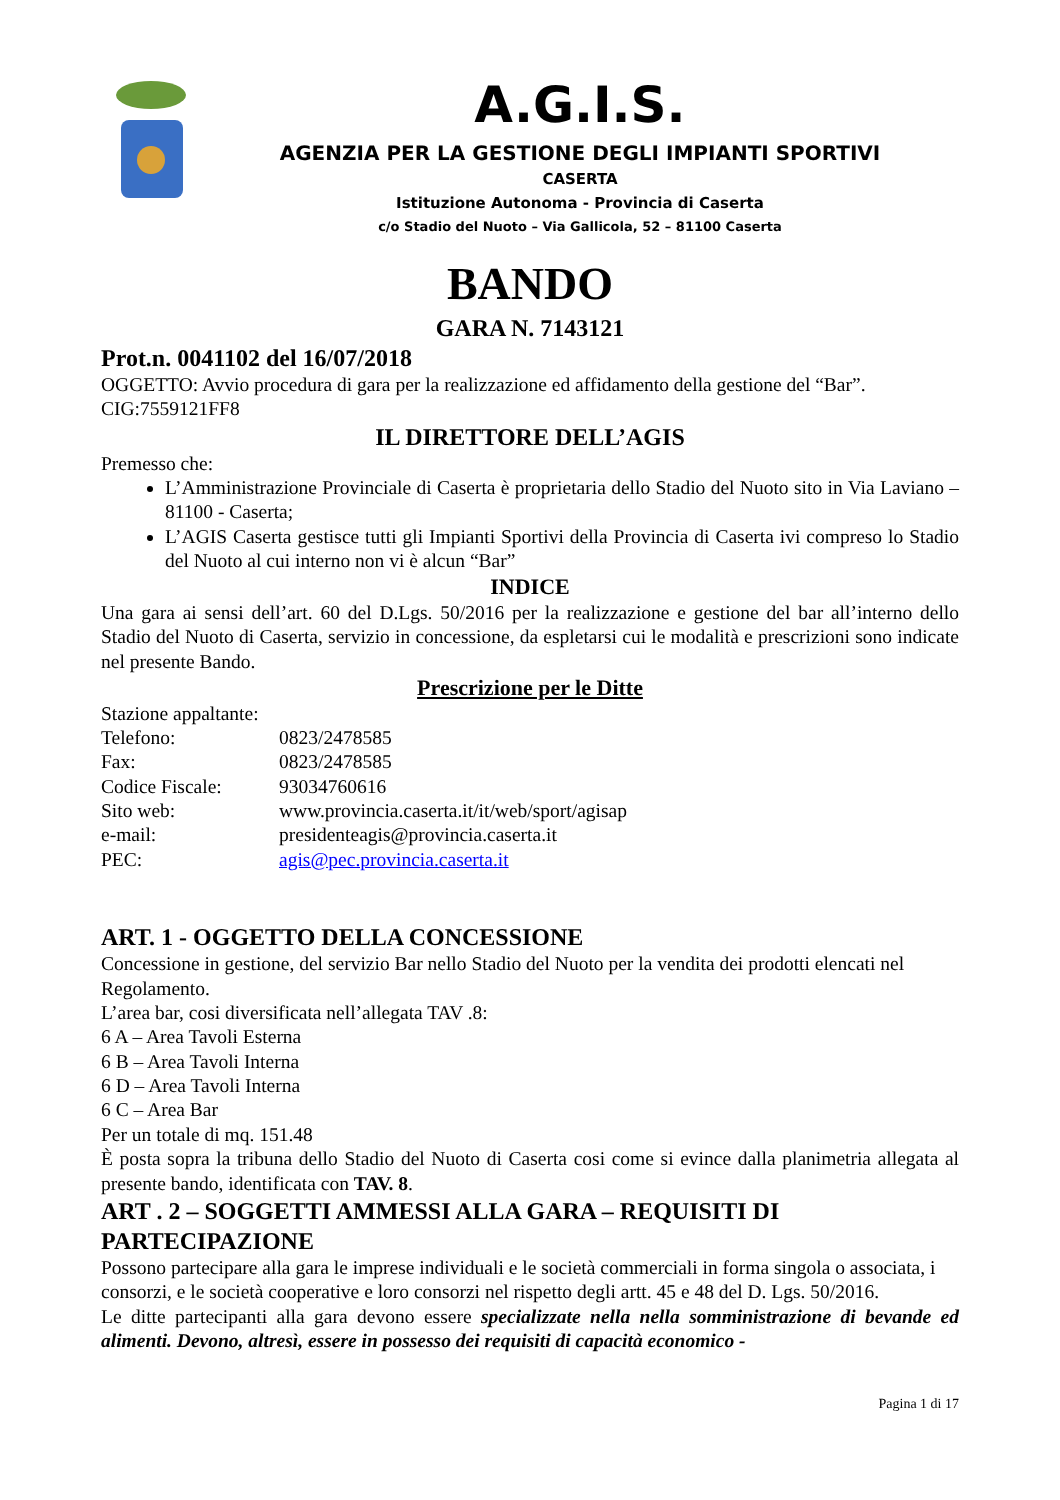A.G.I.S.
AGENZIA PER LA GESTIONE DEGLI IMPIANTI SPORTIVI
CASERTA
Istituzione Autonoma - Provincia di Caserta
c/o Stadio del Nuoto – Via Gallicola, 52 – 81100 Caserta
BANDO
GARA N. 7143121
Prot.n. 0041102 del 16/07/2018
OGGETTO: Avvio procedura di gara per la realizzazione ed affidamento della gestione del “Bar”.
CIG:7559121FF8
IL DIRETTORE DELL’AGIS
Premesso che:
L’Amministrazione Provinciale di Caserta è proprietaria dello Stadio del Nuoto sito in Via Laviano – 81100 - Caserta;
L’AGIS Caserta gestisce tutti gli Impianti Sportivi della Provincia di Caserta ivi compreso lo Stadio del Nuoto al cui interno non vi è alcun “Bar”
INDICE
Una gara ai sensi dell’art. 60 del D.Lgs. 50/2016 per la realizzazione e gestione del bar all’interno dello Stadio del Nuoto di Caserta, servizio in concessione, da espletarsi cui le modalità e prescrizioni sono indicate nel presente Bando.
Prescrizione per le Ditte
Stazione appaltante:
Telefono: 0823/2478585
Fax: 0823/2478585
Codice Fiscale: 93034760616
Sito web: www.provincia.caserta.it/it/web/sport/agisap
e-mail: presidenteagis@provincia.caserta.it
PEC: agis@pec.provincia.caserta.it
ART. 1 - OGGETTO DELLA CONCESSIONE
Concessione in gestione, del servizio Bar nello Stadio del Nuoto per la vendita dei prodotti elencati nel Regolamento.
L’area bar, cosi diversificata nell’allegata TAV .8:
6 A – Area Tavoli Esterna
6 B – Area Tavoli Interna
6 D – Area Tavoli Interna
6 C – Area Bar
Per un totale di mq. 151.48
È posta sopra la tribuna dello Stadio del Nuoto di Caserta cosi come si evince dalla planimetria allegata al presente bando, identificata con TAV. 8.
ART . 2 – SOGGETTI AMMESSI ALLA GARA – REQUISITI DI PARTECIPAZIONE
Possono partecipare alla gara le imprese individuali e le società commerciali in forma singola o associata, i consorzi, e le società cooperative e loro consorzi nel rispetto degli artt. 45 e 48 del D. Lgs. 50/2016.
Le ditte partecipanti alla gara devono essere specializzate nella nella somministrazione di bevande ed alimenti. Devono, altresì, essere in possesso dei requisiti di capacità economico -
Pagina 1 di 17